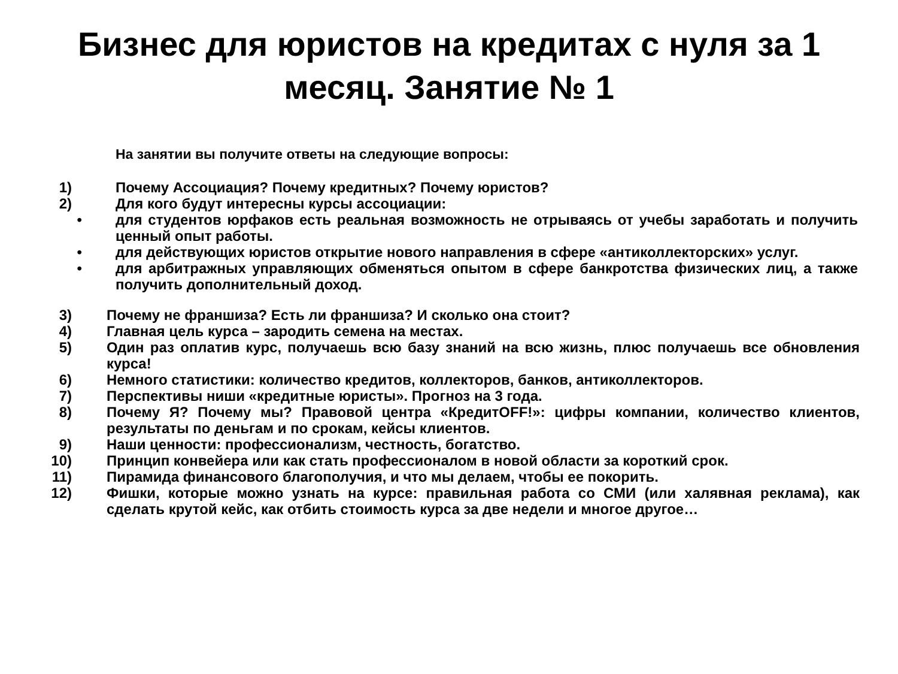Бизнес для юристов на кредитах с нуля за 1
месяц. Занятие № 1
На занятии вы получите ответы на следующие вопросы:
1) Почему Ассоциация? Почему кредитных? Почему юристов?
2) Для кого будут интересны курсы ассоциации:
• для студентов юрфаков есть реальная возможность не отрываясь от учебы заработать и получить ценный опыт работы.
• для действующих юристов открытие нового направления в сфере «антиколлекторских» услуг.
• для арбитражных управляющих обменяться опытом в сфере банкротства физических лиц, а также получить дополнительный доход.
3) Почему не франшиза? Есть ли франшиза? И сколько она стоит?
4) Главная цель курса – зародить семена на местах.
5) Один раз оплатив курс, получаешь всю базу знаний на всю жизнь, плюс получаешь все обновления курса!
6) Немного статистики: количество кредитов, коллекторов, банков, антиколлекторов.
7) Перспективы ниши «кредитные юристы». Прогноз на 3 года.
8) Почему Я? Почему мы? Правовой центра «КредитOFF!»: цифры компании, количество клиентов, результаты по деньгам и по срокам, кейсы клиентов.
9) Наши ценности: профессионализм, честность, богатство.
10) Принцип конвейера или как стать профессионалом в новой области за короткий срок.
11) Пирамида финансового благополучия, и что мы делаем, чтобы ее покорить.
12) Фишки, которые можно узнать на курсе: правильная работа со СМИ (или халявная реклама), как сделать крутой кейс, как отбить стоимость курса за две недели и многое другое…